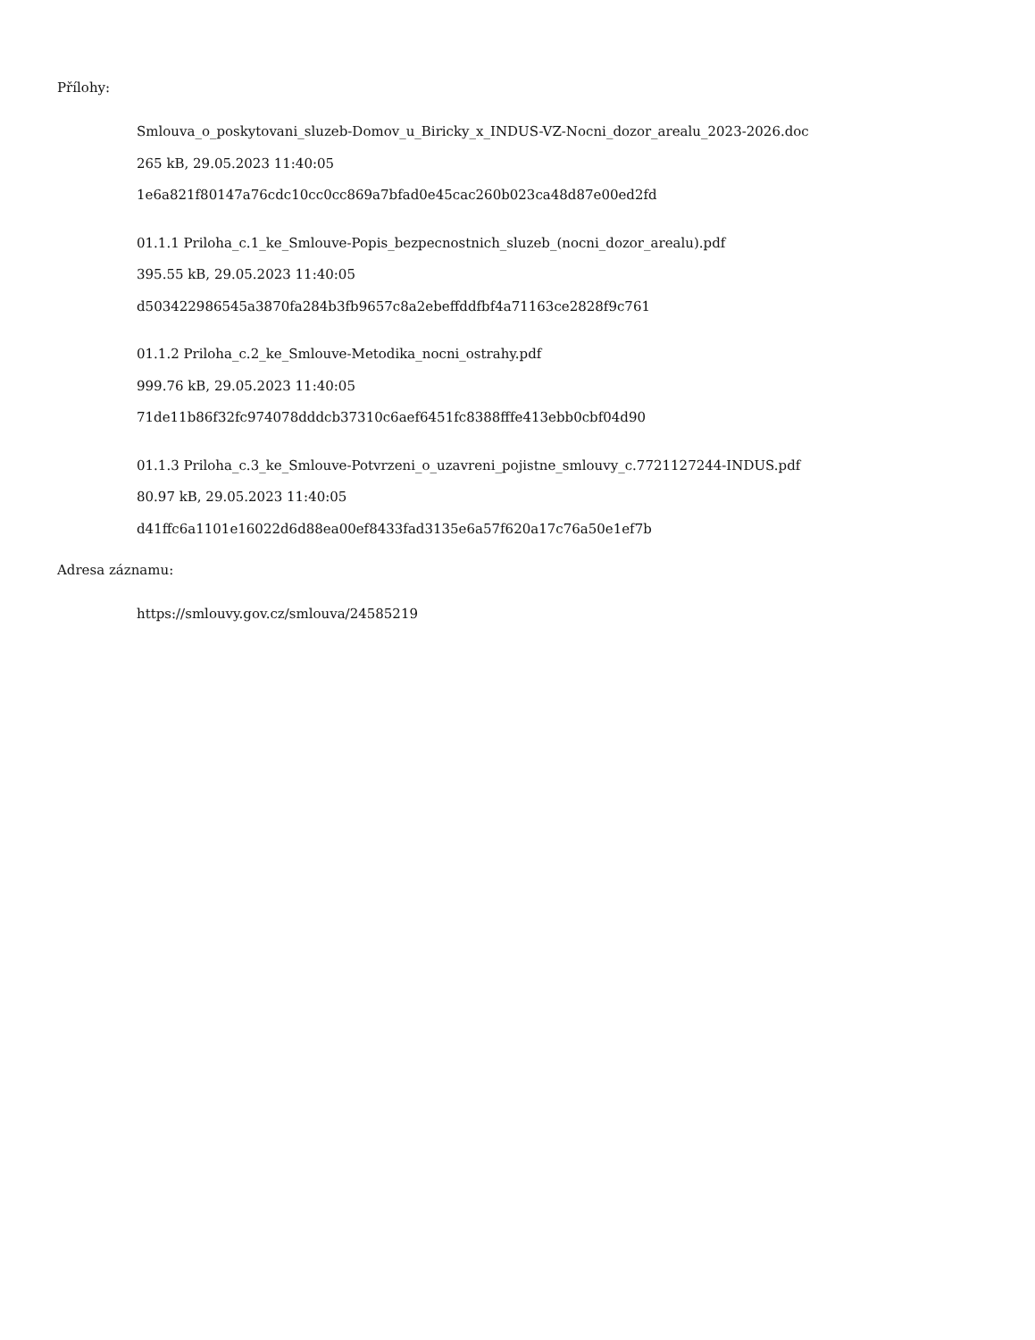Přílohy:
Smlouva_o_poskytovani_sluzeb-Domov_u_Biricky_x_INDUS-VZ-Nocni_dozor_arealu_2023-2026.doc
265 kB, 29.05.2023 11:40:05
1e6a821f80147a76cdc10cc0cc869a7bfad0e45cac260b023ca48d87e00ed2fd
01.1.1 Priloha_c.1_ke_Smlouve-Popis_bezpecnostnich_sluzeb_(nocni_dozor_arealu).pdf
395.55 kB, 29.05.2023 11:40:05
d503422986545a3870fa284b3fb9657c8a2ebeffddfbf4a71163ce2828f9c761
01.1.2 Priloha_c.2_ke_Smlouve-Metodika_nocni_ostrahy.pdf
999.76 kB, 29.05.2023 11:40:05
71de11b86f32fc974078dddcb37310c6aef6451fc8388fffe413ebb0cbf04d90
01.1.3 Priloha_c.3_ke_Smlouve-Potvrzeni_o_uzavreni_pojistne_smlouvy_c.7721127244-INDUS.pdf
80.97 kB, 29.05.2023 11:40:05
d41ffc6a1101e16022d6d88ea00ef8433fad3135e6a57f620a17c76a50e1ef7b
Adresa záznamu:
https://smlouvy.gov.cz/smlouva/24585219